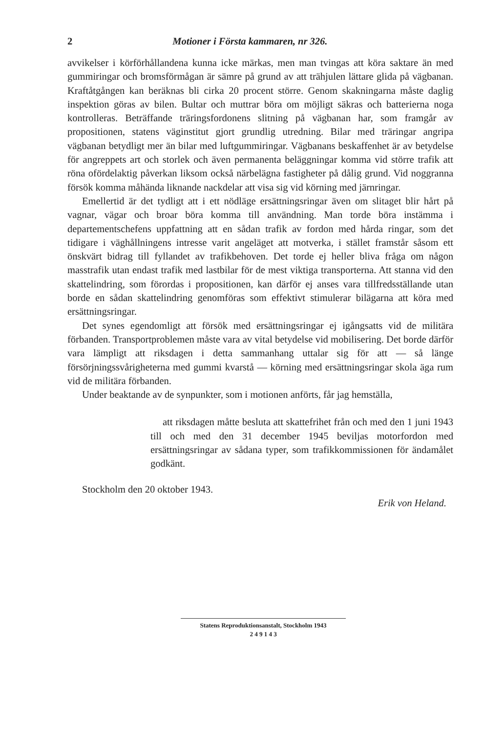2 Motioner i Första kammaren, nr 326.
avvikelser i körförhållandena kunna icke märkas, men man tvingas att köra saktare än med gummiringar och bromsförmågan är sämre på grund av att trähjulen lättare glida på vägbanan. Kraftåtgången kan beräknas bli cirka 20 procent större. Genom skakningarna måste daglig inspektion göras av bilen. Bultar och muttrar böra om möjligt säkras och batterierna noga kontrolleras. Beträffande träringsfordonens slitning på vägbanan har, som framgår av propositionen, statens väginstitut gjort grundlig utredning. Bilar med träringar angripa vägbanan betydligt mer än bilar med luftgummiringar. Vägbanans beskaffenhet är av betydelse för angreppets art och storlek och även permanenta beläggningar komma vid större trafik att röna ofördelaktig påverkan liksom också närbelägna fastigheter på dålig grund. Vid noggranna försök komma måhända liknande nackdelar att visa sig vid körning med järnringar.
Emellertid är det tydligt att i ett nödläge ersättningsringar även om slitaget blir hårt på vagnar, vägar och broar böra komma till användning. Man torde böra instämma i departementschefens uppfattning att en sådan trafik av fordon med hårda ringar, som det tidigare i väghållningens intresse varit angeläget att motverka, i stället framstår såsom ett önskvärt bidrag till fyllandet av trafikbehoven. Det torde ej heller bliva fråga om någon masstrafik utan endast trafik med lastbilar för de mest viktiga transporterna. Att stanna vid den skattelindring, som förordas i propositionen, kan därför ej anses vara tillfredsställande utan borde en sådan skattelindring genomföras som effektivt stimulerar bilägarna att köra med ersättningsringar.
Det synes egendomligt att försök med ersättningsringar ej igångsatts vid de militära förbanden. Transportproblemen måste vara av vital betydelse vid mobilisering. Det borde därför vara lämpligt att riksdagen i detta sammanhang uttalar sig för att — så länge försörjningssvårigheterna med gummi kvarstå — körning med ersättningsringar skola äga rum vid de militära förbanden.
Under beaktande av de synpunkter, som i motionen anförts, får jag hemställa,
att riksdagen måtte besluta att skattefrihet från och med den 1 juni 1943 till och med den 31 december 1945 beviljas motorfordon med ersättningsringar av sådana typer, som trafikkommissionen för ändamålet godkänt.
Stockholm den 20 oktober 1943.
Erik von Heland.
Statens Reproduktionsanstalt, Stockholm 1943
2 4 9 1 4 3